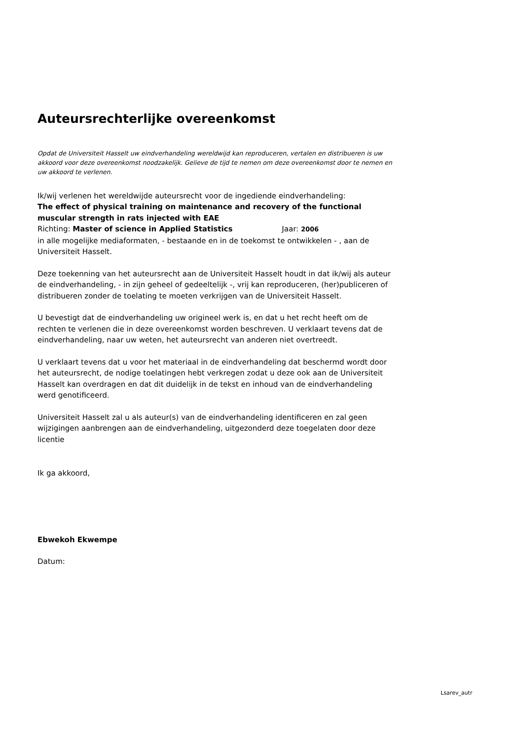Auteursrechterlijke overeenkomst
Opdat de Universiteit Hasselt uw eindverhandeling wereldwijd kan reproduceren, vertalen en distribueren is uw akkoord voor deze overeenkomst noodzakelijk. Gelieve de tijd te nemen om deze overeenkomst door te nemen en uw akkoord te verlenen.
Ik/wij verlenen het wereldwijde auteursrecht voor de ingediende eindverhandeling:
The effect of physical training on maintenance and recovery of the functional muscular strength in rats injected with EAE
Richting: Master of science in Applied Statistics Jaar: 2006
in alle mogelijke mediaformaten, - bestaande en in de toekomst te ontwikkelen - , aan de Universiteit Hasselt.
Deze toekenning van het auteursrecht aan de Universiteit Hasselt houdt in dat ik/wij als auteur de eindverhandeling, - in zijn geheel of gedeeltelijk -, vrij kan reproduceren, (her)publiceren of distribueren zonder de toelating te moeten verkrijgen van de Universiteit Hasselt.
U bevestigt dat de eindverhandeling uw origineel werk is, en dat u het recht heeft om de rechten te verlenen die in deze overeenkomst worden beschreven. U verklaart tevens dat de eindverhandeling, naar uw weten, het auteursrecht van anderen niet overtreedt.
U verklaart tevens dat u voor het materiaal in de eindverhandeling dat beschermd wordt door het auteursrecht, de nodige toelatingen hebt verkregen zodat u deze ook aan de Universiteit Hasselt kan overdragen en dat dit duidelijk in de tekst en inhoud van de eindverhandeling werd genotificeerd.
Universiteit Hasselt zal u als auteur(s) van de eindverhandeling identificeren en zal geen wijzigingen aanbrengen aan de eindverhandeling, uitgezonderd deze toegelaten door deze licentie
Ik ga akkoord,
Ebwekoh Ekwempe
Datum:
Lsarev_autr